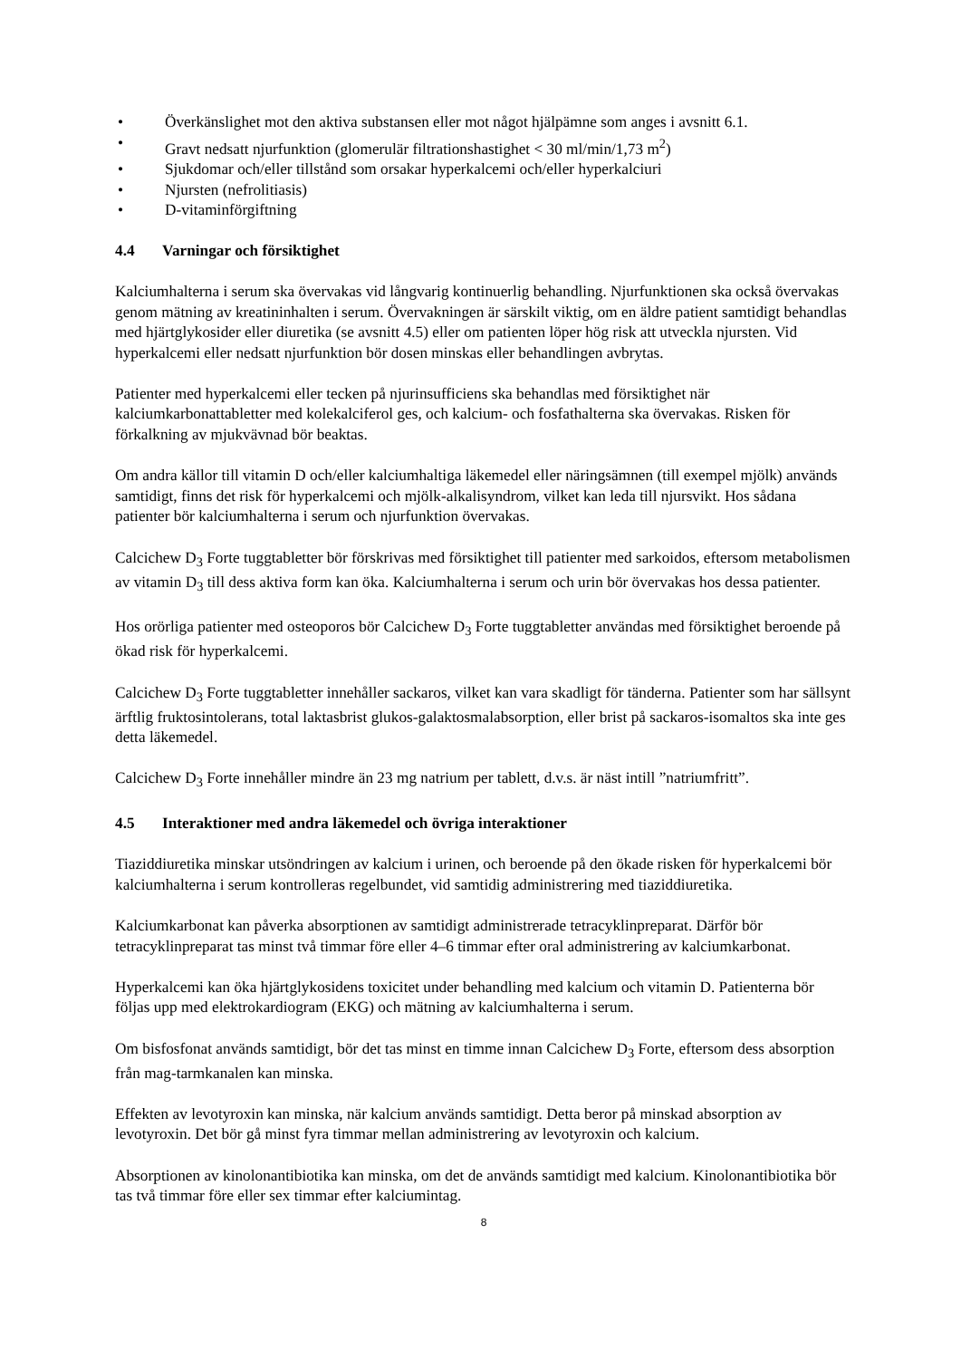• Överkänslighet mot den aktiva substansen eller mot något hjälpämne som anges i avsnitt 6.1.
• Gravt nedsatt njurfunktion (glomerulär filtrationshastighet < 30 ml/min/1,73 m<sup>2</sup>)
• Sjukdomar och/eller tillstånd som orsakar hyperkalcemi och/eller hyperkalciuri
• Njursten (nefrolitiasis)
• D-vitaminförgiftning
4.4 Varningar och försiktighet
Kalciumhalterna i serum ska övervakas vid långvarig kontinuerlig behandling. Njurfunktionen ska också övervakas genom mätning av kreatininhalten i serum. Övervakningen är särskilt viktig, om en äldre patient samtidigt behandlas med hjärtglykosider eller diuretika (se avsnitt 4.5) eller om patienten löper hög risk att utveckla njursten. Vid hyperkalcemi eller nedsatt njurfunktion bör dosen minskas eller behandlingen avbrytas.
Patienter med hyperkalcemi eller tecken på njurinsufficiens ska behandlas med försiktighet när kalciumkarbonattabletter med kolekalciferol ges, och kalcium- och fosfathalterna ska övervakas. Risken för förkalkning av mjukvävnad bör beaktas.
Om andra källor till vitamin D och/eller kalciumhaltiga läkemedel eller näringsämnen (till exempel mjölk) används samtidigt, finns det risk för hyperkalcemi och mjölk-alkalisyndrom, vilket kan leda till njursvikt. Hos sådana patienter bör kalciumhalterna i serum och njurfunktion övervakas.
Calcichew D<sub>3</sub> Forte tuggtabletter bör förskrivas med försiktighet till patienter med sarkoidos, eftersom metabolismen av vitamin D<sub>3</sub> till dess aktiva form kan öka. Kalciumhalterna i serum och urin bör övervakas hos dessa patienter.
Hos orörliga patienter med osteoporos bör Calcichew D<sub>3</sub> Forte tuggtabletter användas med försiktighet beroende på ökad risk för hyperkalcemi.
Calcichew D<sub>3</sub> Forte tuggtabletter innehåller sackaros, vilket kan vara skadligt för tänderna. Patienter som har sällsynt ärftlig fruktosintolerans, total laktasbrist glukos-galaktosmalabsorption, eller brist på sackaros-isomaltos ska inte ges detta läkemedel.
Calcichew D<sub>3</sub> Forte innehåller mindre än 23 mg natrium per tablett, d.v.s. är näst intill ”natriumfritt”.
4.5 Interaktioner med andra läkemedel och övriga interaktioner
Tiaziddiuretika minskar utsöndringen av kalcium i urinen, och beroende på den ökade risken för hyperkalcemi bör kalciumhalterna i serum kontrolleras regelbundet, vid samtidig administrering med tiaziddiuretika.
Kalciumkarbonat kan påverka absorptionen av samtidigt administrerade tetracyklinpreparat. Därför bör tetracyklinpreparat tas minst två timmar före eller 4–6 timmar efter oral administrering av kalciumkarbonat.
Hyperkalcemi kan öka hjärtglykosidens toxicitet under behandling med kalcium och vitamin D. Patienterna bör följas upp med elektrokardiogram (EKG) och mätning av kalciumhalterna i serum.
Om bisfosfonat används samtidigt, bör det tas minst en timme innan Calcichew D<sub>3</sub> Forte, eftersom dess absorption från mag-tarmkanalen kan minska.
Effekten av levotyroxin kan minska, när kalcium används samtidigt. Detta beror på minskad absorption av levotyroxin. Det bör gå minst fyra timmar mellan administrering av levotyroxin och kalcium.
Absorptionen av kinolonantibiotika kan minska, om det de används samtidigt med kalcium. Kinolonantibiotika bör tas två timmar före eller sex timmar efter kalciumintag.
8